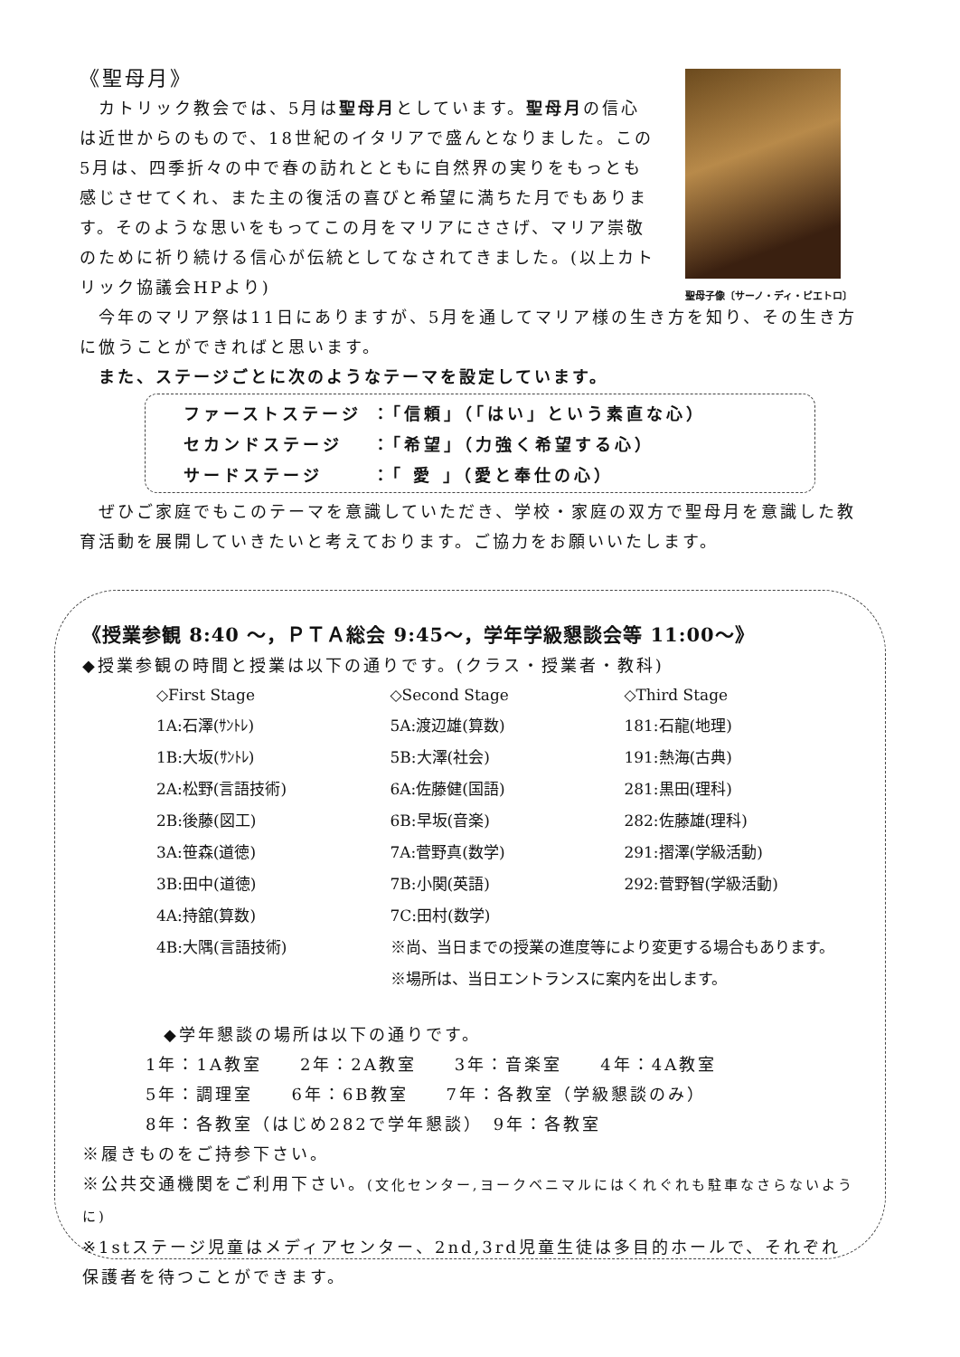《聖母月》
　カトリック教会では、5月は聖母月としています。聖母月の信心は近世からのもので、18世紀のイタリアで盛んとなりました。この5月は、四季折々の中で春の訪れとともに自然界の実りをもっとも感じさせてくれ、また主の復活の喜びと希望に満ちた月でもあります。そのような思いをもってこの月をマリアにささげ、マリア崇敬のために祈り続ける信心が伝統としてなされてきました。(以上カトリック協議会HPより)
聖母子像〔サーノ・ディ・ピエトロ〕
　今年のマリア祭は11日にありますが、5月を通してマリア様の生き方を知り、その生き方に倣うことができればと思います。
　また、ステージごとに次のようなテーマを設定しています。
| ファーストステージ | ：「信頼」（「はい」という素直な心） |
| セカンドステージ | ：「希望」（力強く希望する心） |
| サードステージ | ：「 愛 」（愛と奉仕の心） |
　ぜひご家庭でもこのテーマを意識していただき、学校・家庭の双方で聖母月を意識した教育活動を展開していきたいと考えております。ご協力をお願いいたします。
《授業参観 8:40 ～，ＰＴＡ総会 9:45～，学年学級懇談会等 11:00～》
◆授業参観の時間と授業は以下の通りです。(クラス・授業者・教科)
| ◇First Stage | ◇Second Stage | ◇Third Stage |
| 1A:石澤(ｻﾝﾄﾚ) | 5A:渡辺雄(算数) | 181:石龍(地理) |
| 1B:大坂(ｻﾝﾄﾚ) | 5B:大澤(社会) | 191:熱海(古典) |
| 2A:松野(言語技術) | 6A:佐藤健(国語) | 281:黒田(理科) |
| 2B:後藤(図工) | 6B:早坂(音楽) | 282:佐藤雄(理科) |
| 3A:笹森(道徳) | 7A:菅野真(数学) | 291:摺澤(学級活動) |
| 3B:田中(道徳) | 7B:小関(英語) | 292:菅野智(学級活動) |
| 4A:持舘(算数) | 7C:田村(数学) | |
| 4B:大隅(言語技術) | ※尚、当日までの授業の進度等により変更する場合もあります。 | |
| | ※場所は、当日エントランスに案内を出します。 | |
◆学年懇談の場所は以下の通りです。
1年：1A教室　　2年：2A教室　　3年：音楽室　　4年：4A教室
5年：調理室　　6年：6B教室　　7年：各教室（学級懇談のみ）
8年：各教室（はじめ282で学年懇談）　9年：各教室
※履きものをご持参下さい。
※公共交通機関をご利用下さい。(文化センター,ヨークベニマルにはくれぐれも駐車なさらないように)
※1stステージ児童はメディアセンター、2nd,3rd児童生徒は多目的ホールで、それぞれ保護者を待つことができます。